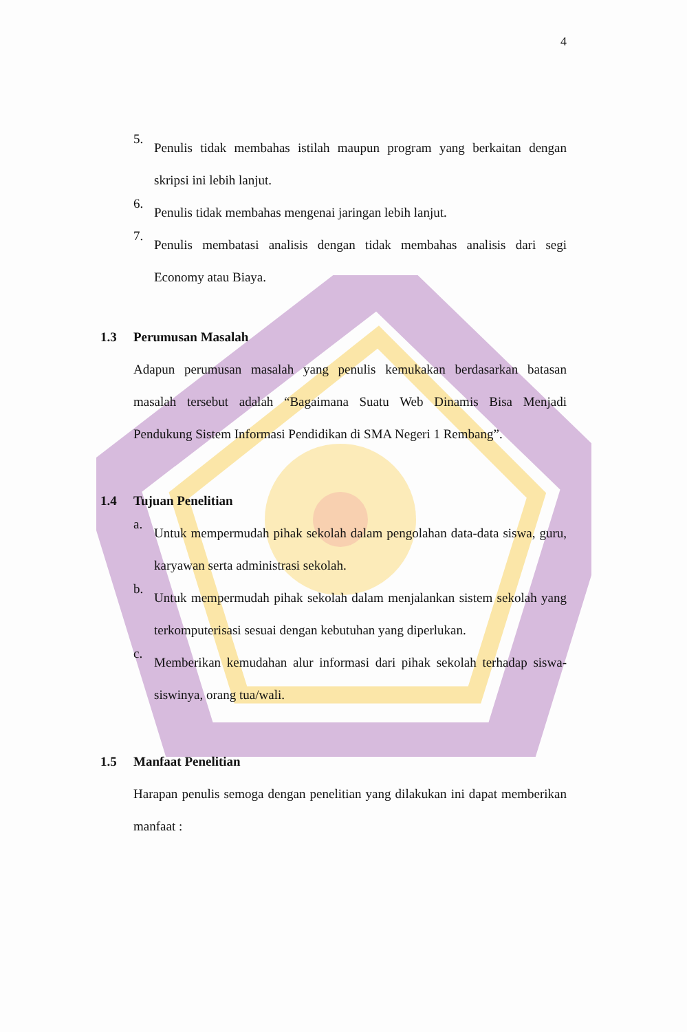4
5.
Penulis tidak membahas istilah maupun program yang berkaitan dengan skripsi ini lebih lanjut.
6.
Penulis tidak membahas mengenai jaringan lebih lanjut.
7.
Penulis membatasi analisis dengan tidak membahas analisis dari segi Economy atau Biaya.
1.3 Perumusan Masalah
Adapun perumusan masalah yang penulis kemukakan berdasarkan batasan masalah tersebut adalah “Bagaimana Suatu Web Dinamis Bisa Menjadi Pendukung Sistem Informasi Pendidikan di SMA Negeri 1 Rembang”.
1.4 Tujuan Penelitian
a.
Untuk mempermudah pihak sekolah dalam pengolahan data-data siswa, guru, karyawan serta administrasi sekolah.
b.
Untuk mempermudah pihak sekolah dalam menjalankan sistem sekolah yang terkomputerisasi sesuai dengan kebutuhan yang diperlukan.
c.
Memberikan kemudahan alur informasi dari pihak sekolah terhadap siswa-siswinya, orang tua/wali.
1.5 Manfaat Penelitian
Harapan penulis semoga dengan penelitian yang dilakukan ini dapat memberikan manfaat :